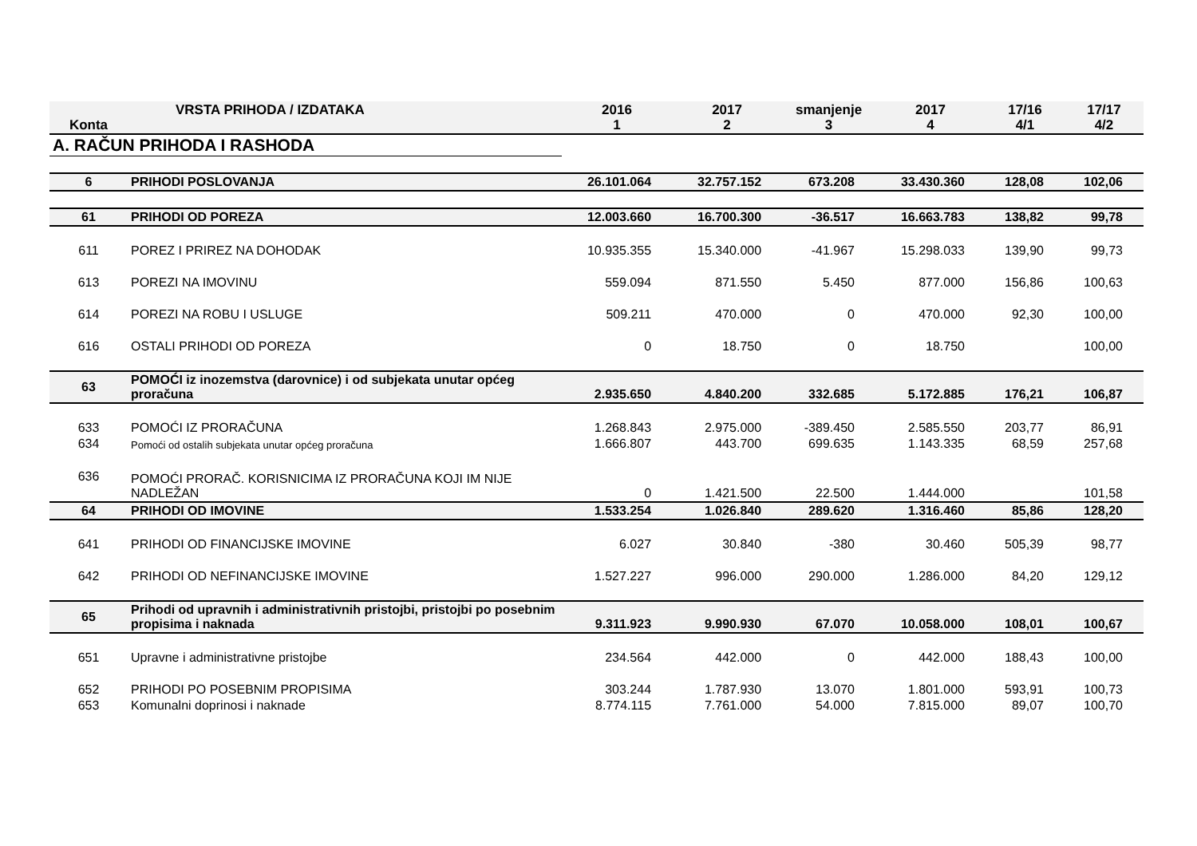| Konta | VRSTA PRIHODA / IZDATAKA | 2016 1 | 2017 2 | smanjenje 3 | 2017 4 | 17/16 4/1 | 17/17 4/2 |
| --- | --- | --- | --- | --- | --- | --- | --- |
| A. RAČUN PRIHODA I RASHODA | | | | | | | |
| 6 | PRIHODI POSLOVANJA | 26.101.064 | 32.757.152 | 673.208 | 33.430.360 | 128,08 | 102,06 |
| 61 | PRIHODI OD POREZA | 12.003.660 | 16.700.300 | -36.517 | 16.663.783 | 138,82 | 99,78 |
| 611 | POREZ I PRIREZ NA DOHODAK | 10.935.355 | 15.340.000 | -41.967 | 15.298.033 | 139,90 | 99,73 |
| 613 | POREZI NA IMOVINU | 559.094 | 871.550 | 5.450 | 877.000 | 156,86 | 100,63 |
| 614 | POREZI NA ROBU I USLUGE | 509.211 | 470.000 | 0 | 470.000 | 92,30 | 100,00 |
| 616 | OSTALI PRIHODI OD POREZA | 0 | 18.750 | 0 | 18.750 | | 100,00 |
| 63 | POMOĆI iz inozemstva (darovnice) i od subjekata unutar općeg proračuna | 2.935.650 | 4.840.200 | 332.685 | 5.172.885 | 176,21 | 106,87 |
| 633 | POMOĆI IZ PRORAČUNA | 1.268.843 | 2.975.000 | -389.450 | 2.585.550 | 203,77 | 86,91 |
| 634 | Pomoći od ostalih subjekata unutar općeg proračuna | 1.666.807 | 443.700 | 699.635 | 1.143.335 | 68,59 | 257,68 |
| 636 | POMOĆI PRORAČ. KORISNICIMA IZ PRORAČUNA KOJI IM NIJE NADLEŽAN | 0 | 1.421.500 | 22.500 | 1.444.000 | | 101,58 |
| 64 | PRIHODI OD IMOVINE | 1.533.254 | 1.026.840 | 289.620 | 1.316.460 | 85,86 | 128,20 |
| 641 | PRIHODI OD FINANCIJSKE IMOVINE | 6.027 | 30.840 | -380 | 30.460 | 505,39 | 98,77 |
| 642 | PRIHODI OD NEFINANCIJSKE IMOVINE | 1.527.227 | 996.000 | 290.000 | 1.286.000 | 84,20 | 129,12 |
| 65 | Prihodi od upravnih i administrativnih pristojbi, pristojbi po posebnim propisima i naknada | 9.311.923 | 9.990.930 | 67.070 | 10.058.000 | 108,01 | 100,67 |
| 651 | Upravne i administrativne pristojbe | 234.564 | 442.000 | 0 | 442.000 | 188,43 | 100,00 |
| 652 | PRIHODI PO POSEBNIM PROPISIMA | 303.244 | 1.787.930 | 13.070 | 1.801.000 | 593,91 | 100,73 |
| 653 | Komunalni doprinosi i naknade | 8.774.115 | 7.761.000 | 54.000 | 7.815.000 | 89,07 | 100,70 |